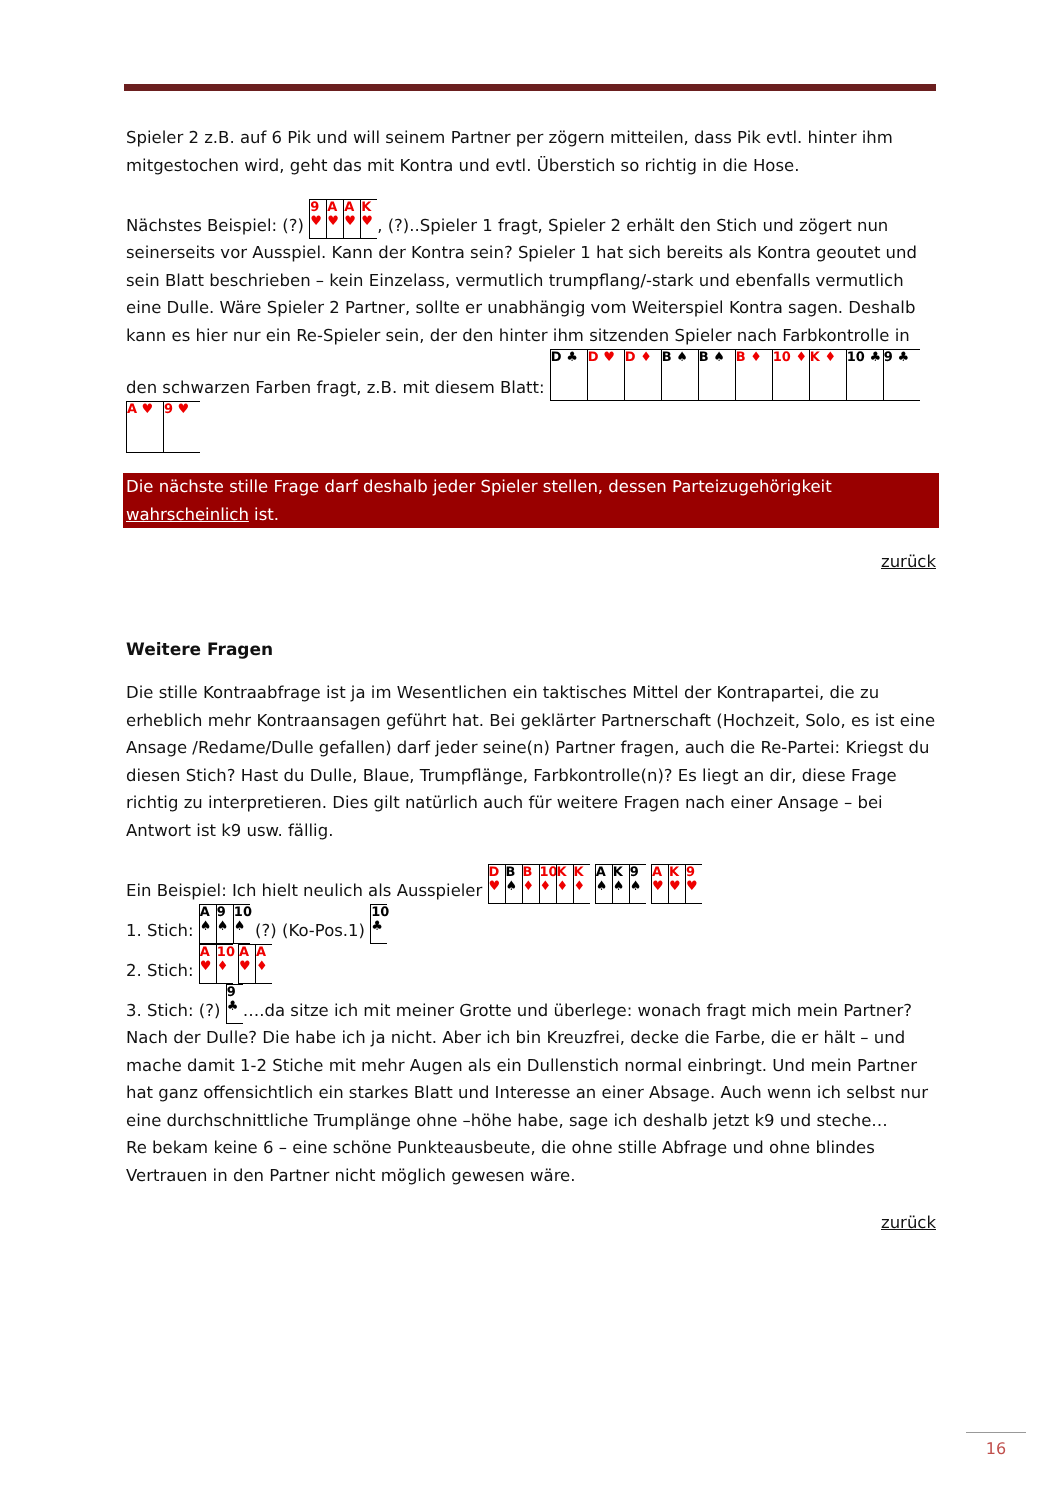Spieler 2 z.B. auf 6 Pik und will seinem Partner per zögern mitteilen, dass Pik evtl. hinter ihm mitgestochen wird, geht das mit Kontra und evtl. Überstich so richtig in die Hose.
Nächstes Beispiel: (?) 9 ♥ A ♥ A ♥ K ♥, (?)..Spieler 1 fragt, Spieler 2 erhält den Stich und zögert nun seinerseits vor Ausspiel. Kann der Kontra sein? Spieler 1 hat sich bereits als Kontra geoutet und sein Blatt beschrieben – kein Einzelass, vermutlich trumpflang/-stark und ebenfalls vermutlich eine Dulle. Wäre Spieler 2 Partner, sollte er unabhängig vom Weiterspiel Kontra sagen. Deshalb kann es hier nur ein Re-Spieler sein, der den hinter ihm sitzenden Spieler nach Farbkontrolle in den schwarzen Farben fragt, z.B. mit diesem Blatt: D ♣ D ♥ D ♦ B ♠ B ♠ B ♦ 10 ♦ K ♦ 10 ♣ 9 ♣ A ♥ 9 ♥
Die nächste stille Frage darf deshalb jeder Spieler stellen, dessen Parteizugehörigkeit wahrscheinlich ist.
zurück
Weitere Fragen
Die stille Kontraabfrage ist ja im Wesentlichen ein taktisches Mittel der Kontrapartei, die zu erheblich mehr Kontraansagen geführt hat. Bei geklärter Partnerschaft (Hochzeit, Solo, es ist eine Ansage /Redame/Dulle gefallen) darf jeder seine(n) Partner fragen, auch die Re-Partei: Kriegst du diesen Stich? Hast du Dulle, Blaue, Trumpflänge, Farbkontrolle(n)? Es liegt an dir, diese Frage richtig zu interpretieren. Dies gilt natürlich auch für weitere Fragen nach einer Ansage – bei Antwort ist k9 usw. fällig.
Ein Beispiel: Ich hielt neulich als Ausspieler D ♥ B ♠ B ♦ 10 ♦ K ♦ K ♦ A ♠ K ♠ 9 ♠ A ♥ K ♥ 9 ♥
1. Stich: A ♠ 9 ♠ 10 ♠ (?) (Ko-Pos.1) 10 ♣
2. Stich: A ♥ 10 ♦ A ♥ A ♦
3. Stich: (?) 9 ♣ ….da sitze ich mit meiner Grotte und überlege: wonach fragt mich mein Partner? Nach der Dulle? Die habe ich ja nicht. Aber ich bin Kreuzfrei, decke die Farbe, die er hält – und mache damit 1-2 Stiche mit mehr Augen als ein Dullenstich normal einbringt. Und mein Partner hat ganz offensichtlich ein starkes Blatt und Interesse an einer Absage. Auch wenn ich selbst nur eine durchschnittliche Trumplänge ohne –höhe habe, sage ich deshalb jetzt k9 und steche…
Re bekam keine 6 – eine schöne Punkteausbeute, die ohne stille Abfrage und ohne blindes Vertrauen in den Partner nicht möglich gewesen wäre.
zurück
16